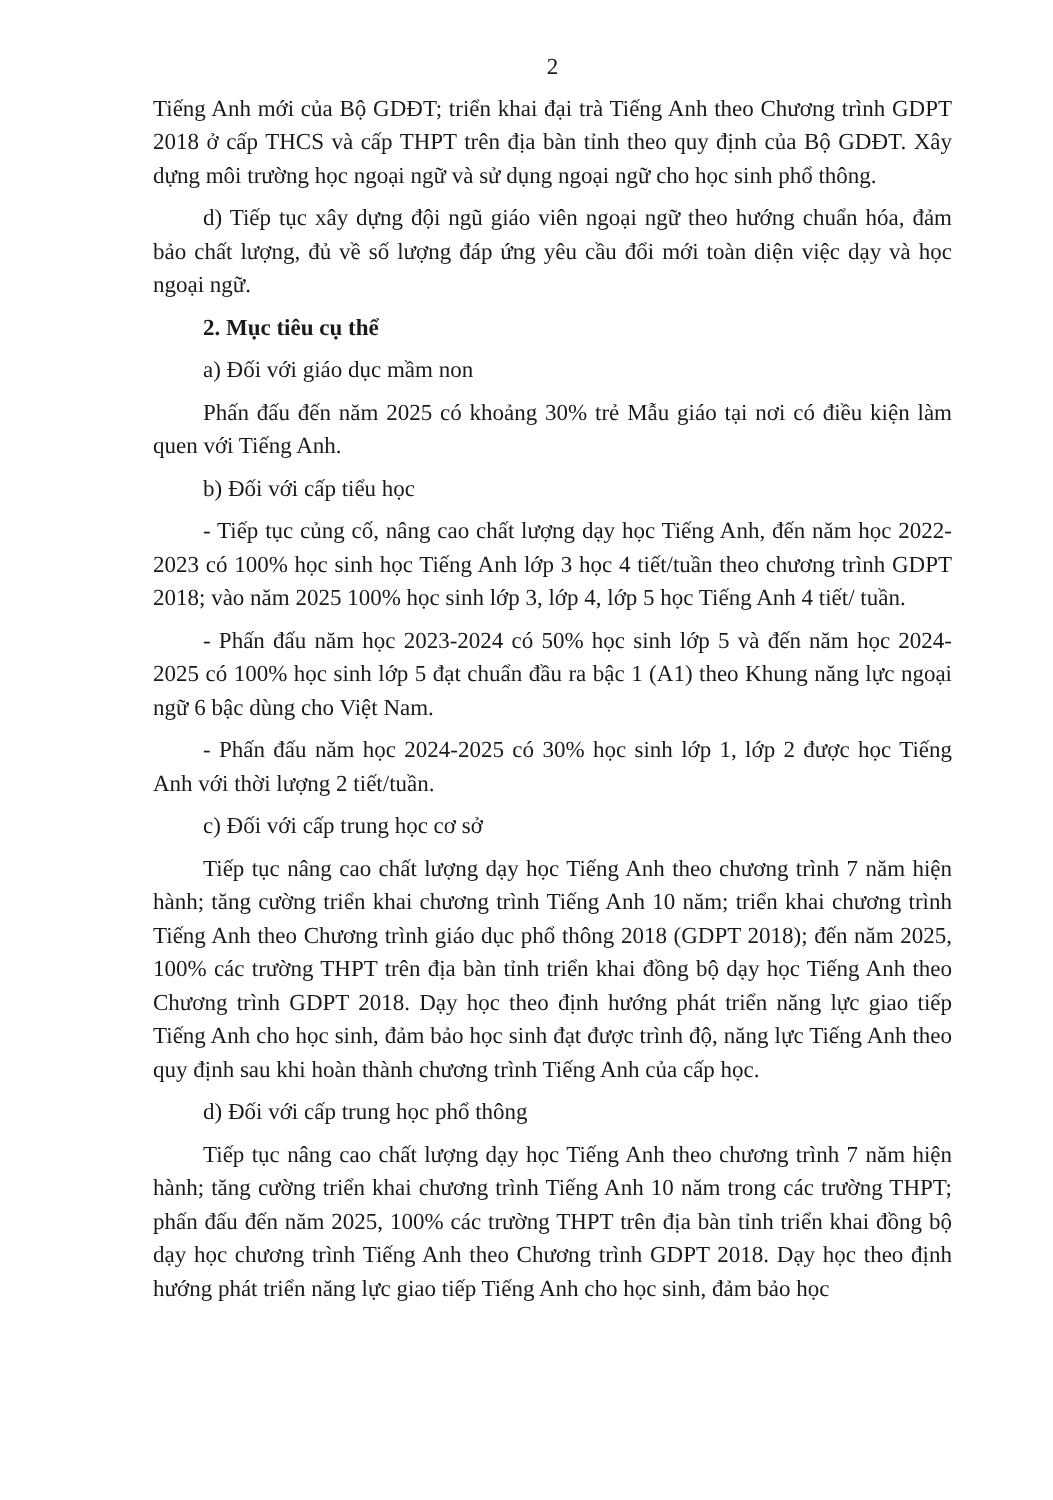2
Tiếng Anh mới của Bộ GDĐT; triển khai đại trà Tiếng Anh theo Chương trình GDPT 2018 ở cấp THCS và cấp THPT trên địa bàn tỉnh theo quy định của Bộ GDĐT. Xây dựng môi trường học ngoại ngữ và sử dụng ngoại ngữ cho học sinh phổ thông.
d) Tiếp tục xây dựng đội ngũ giáo viên ngoại ngữ theo hướng chuẩn hóa, đảm bảo chất lượng, đủ về số lượng đáp ứng yêu cầu đổi mới toàn diện việc dạy và học ngoại ngữ.
2. Mục tiêu cụ thể
a) Đối với giáo dục mầm non
Phấn đấu đến năm 2025 có khoảng 30% trẻ Mẫu giáo tại nơi có điều kiện làm quen với Tiếng Anh.
b) Đối với cấp tiểu học
- Tiếp tục củng cố, nâng cao chất lượng dạy học Tiếng Anh, đến năm học 2022-2023 có 100% học sinh học Tiếng Anh lớp 3 học 4 tiết/tuần theo chương trình GDPT 2018; vào năm 2025 100% học sinh lớp 3, lớp 4, lớp 5 học Tiếng Anh 4 tiết/ tuần.
- Phấn đấu năm học 2023-2024 có 50% học sinh lớp 5 và đến năm học 2024-2025 có 100% học sinh lớp 5 đạt chuẩn đầu ra bậc 1 (A1) theo Khung năng lực ngoại ngữ 6 bậc dùng cho Việt Nam.
- Phấn đấu năm học 2024-2025 có 30% học sinh lớp 1, lớp 2 được học Tiếng Anh với thời lượng 2 tiết/tuần.
c) Đối với cấp trung học cơ sở
Tiếp tục nâng cao chất lượng dạy học Tiếng Anh theo chương trình 7 năm hiện hành; tăng cường triển khai chương trình Tiếng Anh 10 năm; triển khai chương trình Tiếng Anh theo Chương trình giáo dục phổ thông 2018 (GDPT 2018); đến năm 2025, 100% các trường THPT trên địa bàn tỉnh triển khai đồng bộ dạy học Tiếng Anh theo Chương trình GDPT 2018. Dạy học theo định hướng phát triển năng lực giao tiếp Tiếng Anh cho học sinh, đảm bảo học sinh đạt được trình độ, năng lực Tiếng Anh theo quy định sau khi hoàn thành chương trình Tiếng Anh của cấp học.
d) Đối với cấp trung học phổ thông
Tiếp tục nâng cao chất lượng dạy học Tiếng Anh theo chương trình 7 năm hiện hành; tăng cường triển khai chương trình Tiếng Anh 10 năm trong các trường THPT; phấn đấu đến năm 2025, 100% các trường THPT trên địa bàn tỉnh triển khai đồng bộ dạy học chương trình Tiếng Anh theo Chương trình GDPT 2018. Dạy học theo định hướng phát triển năng lực giao tiếp Tiếng Anh cho học sinh, đảm bảo học